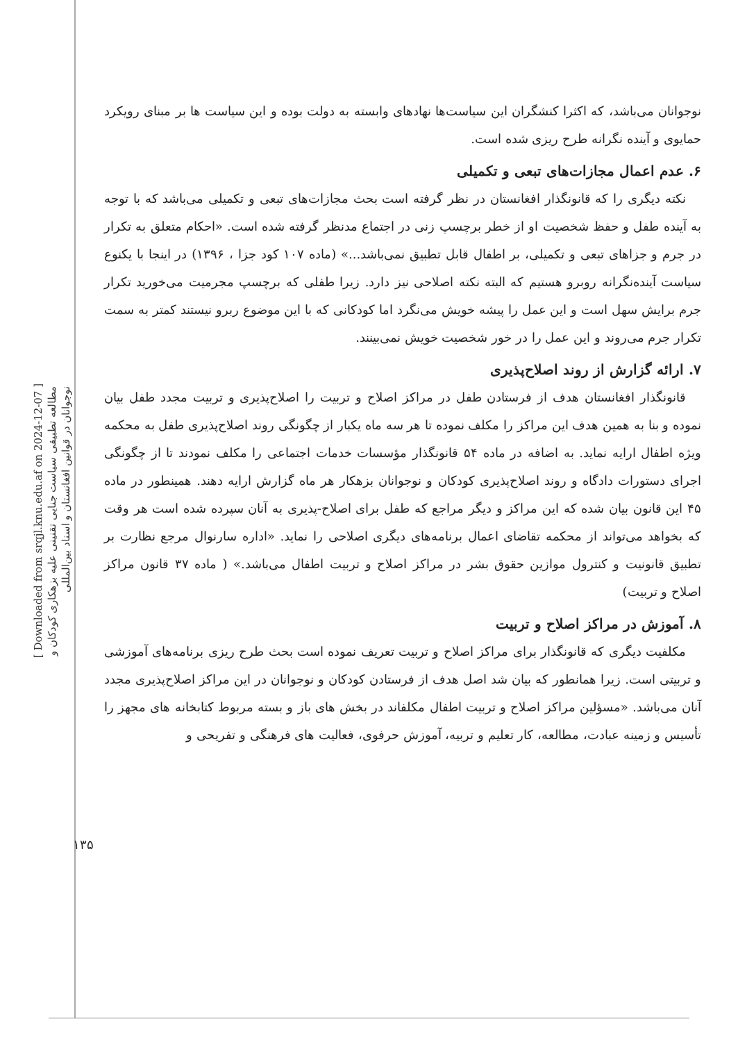[ Downloaded from srqjl.knu.edu.af on 2024-12-07 ]
مطالعه تطبیقی سیاست جنایی تقنینی علیه بزهکاری کودکان و
نوجوانان در قوانین افغانستان و اسناد بین‌المللی
۱۳۵
نوجوانان می‌باشد، که اکثرا کنشگران این سیاست‌ها نهادهای وابسته به دولت بوده و این سیاست ها بر مبنای رویکرد حمایوی و آینده نگرانه طرح ریزی شده است.
۶. عدم اعمال مجازات‌های تبعی و تکمیلی
نکته دیگری را که قانونگذار افغانستان در نظر گرفته است بحث مجازات‌های تبعی و تکمیلی می‌باشد که با توجه به آینده طفل و حفظ شخصیت او از خطر برچسپ زنی در اجتماع مدنظر گرفته شده است. «احکام متعلق به تکرار در جرم و جزاهای تبعی و تکمیلی، بر اطفال قابل تطبیق نمی‌باشد...» (ماده ۱۰۷ کود جزا ، ۱۳۹۶) در اینجا با یکنوع سیاست آینده‌نگرانه روبرو هستیم که البته نکته اصلاحی نیز دارد. زیرا طفلی که برچسپ مجرمیت می‌خورید تکرار جرم برایش سهل است و این عمل را پیشه خویش می‌نگرد اما کودکانی که با این موضوع ربرو نیستند کمتر به سمت تکرار جرم می‌روند و این عمل را در خور شخصیت خویش نمی‌بینند.
۷. ارائه گزارش از روند اصلاح‌پذیری
قانونگذار افغانستان هدف از فرستادن طفل در مراکز اصلاح و تربیت را اصلاح‌پذیری و تربیت مجدد طفل بیان نموده و بنا به همین هدف این مراکز را مکلف نموده تا هر سه ماه یکبار از چگونگی روند اصلاح‌پذیری طفل به محکمه ویژه اطفال ارایه نماید. به اضافه در ماده ۵۴ قانونگذار مؤسسات خدمات اجتماعی را مکلف نمودند تا از چگونگی اجرای دستورات دادگاه و روند اصلاح‌پذیری کودکان و نوجوانان بزهکار هر ماه گزارش ارایه دهند. همینطور در ماده ۴۵ این قانون بیان شده که این مراکز و دیگر مراجع که طفل برای اصلاح-پذیری به آنان سپرده شده است هر وقت که بخواهد می‌تواند از محکمه تقاضای اعمال برنامه‌های دیگری اصلاحی را نماید. «اداره سارنوال مرجع نظارت بر تطبیق قانونیت و کنترول موازین حقوق بشر در مراکز اصلاح و تربیت اطفال می‌باشد.» ( ماده ۳۷ قانون مراکز اصلاح و تربیت)
۸. آموزش در مراکز اصلاح و تربیت
مکلفیت دیگری که قانونگذار برای مراکز اصلاح و تربیت تعریف نموده است بحث طرح ریزی برنامه‌های آموزشی و تربیتی است. زیرا همانطور که بیان شد اصل هدف از فرستادن کودکان و نوجوانان در این مراکز اصلاح‌پذیری مجدد آنان می‌باشد. «مسؤلین مراکز اصلاح و تربیت اطفال مکلفاند در بخش های باز و بسته مربوط کتابخانه های مجهز را تأسیس و زمینه عبادت، مطالعه، کار تعلیم و تربیه، آموزش حرفوی، فعالیت های فرهنگی و تفریحی و